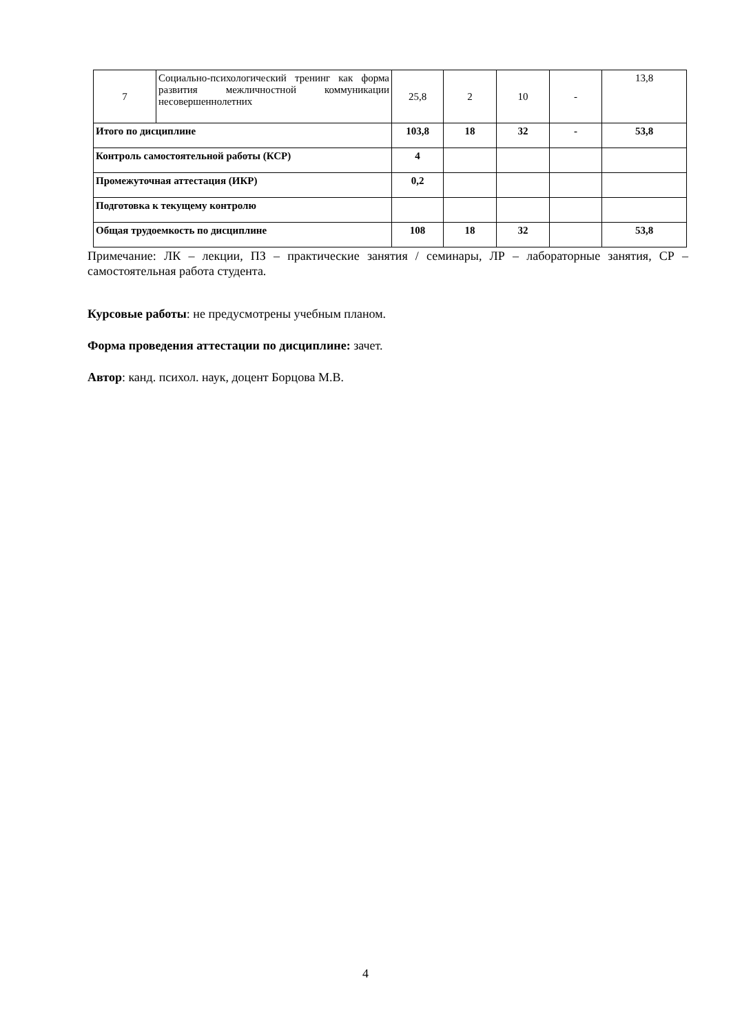| 7 | Социально-психологический тренинг как форма развития межличностной коммуникации несовершеннолетних | 25,8 | 2 | 10 | - | 13,8 |
| Итого по дисциплине | | 103,8 | 18 | 32 | - | 53,8 |
| Контроль самостоятельной работы (КСР) | | 4 | | | | |
| Промежуточная аттестация (ИКР) | | 0,2 | | | | |
| Подготовка к текущему контролю | | | | | | |
| Общая трудоемкость по дисциплине | | 108 | 18 | 32 | | 53,8 |
Примечание: ЛК – лекции, ПЗ – практические занятия / семинары, ЛР – лабораторные занятия, СР – самостоятельная работа студента.
Курсовые работы: не предусмотрены учебным планом.
Форма проведения аттестации по дисциплине: зачет.
Автор: канд. психол. наук, доцент Борцова М.В.
4